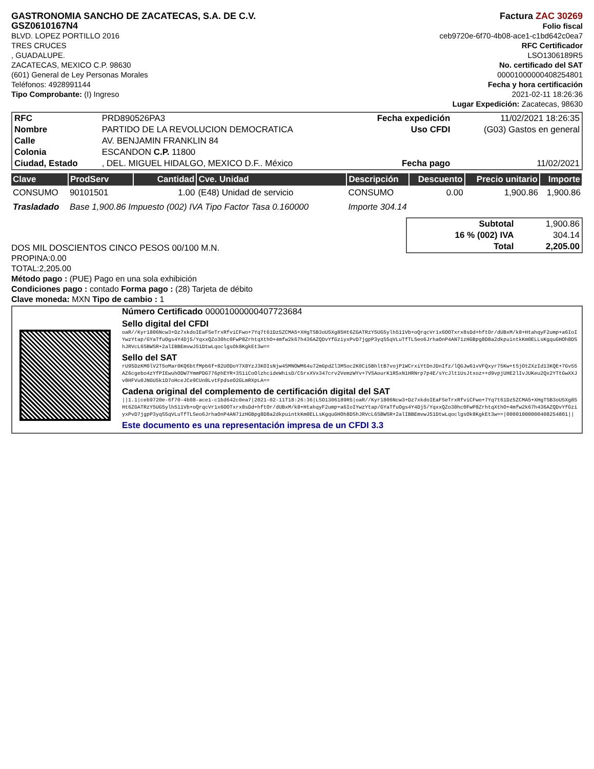GASTRONOMIA SANCHO DE ZACATECAS, S.A. DE C.V.
GSZ0610167N4
BLVD. LOPEZ PORTILLO 2016
TRES CRUCES
, GUADALUPE.
ZACATECAS, MEXICO C.P. 98630
(601) General de Ley Personas Morales
Teléfonos: 4928991144
Tipo Comprobante: (I) Ingreso
Factura ZAC 30269
Folio fiscal
ceb9720e-6f70-4b08-ace1-c1bd642c0ea7
RFC Certificador
LSO1306189R5
No. certificado del SAT
00001000000408254801
Fecha y hora certificación
2021-02-11 18:26:36
Lugar Expedición: Zacatecas, 98630
| RFC | PRD890526PA3 | Fecha expedición | 11/02/2021 18:26:35 |
| Nombre | PARTIDO DE LA REVOLUCION DEMOCRATICA | Uso CFDI | (G03) Gastos en general |
| Calle | AV. BENJAMIN FRANKLIN 84 | | |
| Colonia | ESCANDON C.P. 11800 | | |
| Ciudad, Estado | , DEL. MIGUEL HIDALGO, MEXICO D.F.. México | Fecha pago | 11/02/2021 |
| Clave | ProdServ | Cantidad | Cve. Unidad | Descripción | Descuento | Precio unitario | Importe |
| --- | --- | --- | --- | --- | --- | --- | --- |
| CONSUMO | 90101501 | 1.00 | (E48) Unidad de servicio | CONSUMO | 0.00 | 1,900.86 | 1,900.86 |
| Trasladado | Base 1,900.86 Impuesto (002) IVA Tipo Factor Tasa 0.160000 | | | Importe 304.14 | | | |
DOS MIL DOSCIENTOS CINCO PESOS 00/100 M.N.
| Subtotal | 1,900.86 |
| 16 % (002) IVA | 304.14 |
| Total | 2,205.00 |
PROPINA:0.00
TOTAL:2,205.00
Método pago : (PUE) Pago en una sola exhibición
Condiciones pago : contado Forma pago : (28) Tarjeta de débito
Clave moneda: MXN Tipo de cambio : 1
Número Certificado 00001000000407723684
Sello digital del CFDI
oaR//Kyr1806Ncw3+Dz7xkdoIEaFSeTrxRfviCFwo+7Yq7t61Dz5ZCMA5+XHgTSB3oU5Xg85Ht6ZGATRzY5UG5ylh511Vb+oQrqcVr1x6OOTxrx8sDd+hftOr/dUBxM/k8+HtahqyF2ump+a6IoIYwzYtap/GYaTfuOgs4Y4Dj5/YqxxQZo30hc0FwP8ZrhtqXthO+4mfw2k67h436AZQDvYfGziyxPvD7jgpP3yqS5qVLuTfTLSeo6JrhaOnP4AN71zHGBpg8D8a2dkpuintkKm0ELLsKgquGHOh8DShJRVcL6SBWSR+2alIBBEmvwJ51DtwLqoclgsOk8KgkEt3w==
Sello del SAT
rU95DzKM0lV2T5oMar0KQ6btfMpb6f+82UODoY7X8YzJ3KOIsNjw4SMNOWM64u72mGpdZl3MSoc2K0Ci5BhltB7vojP1WCrxiYtDnJDnIfz/lQGJw61vVFQxyr75Kw+tSjOtZXzId13KQE+7Gv55AZ6cgebo4zYfPIEwuhODW7YmmPDG776phEYR+3S1iCoOlzhcideWhisD/C5rxXVx347crv2VemzWYv+7VSAourK1R5xN1HRNrp7p4E/sYcJlt1UsJtxoz++d9vpjUHE2lIvJUKeu2Qx2YTtGwXXJv8HFVu0JNGU5k1D7oHceJCe9CUn8LvtFpdseO2GLmRXpLA==
Cadena original del complemento de certificación digital del SAT
||1.1|ceb9720e-6f70-4b08-ace1-c1bd642c0ea7|2021-02-11T18:26:36|LSO1306189R5|oaR//Kyr1806Ncw3+Dz7xkdoIEaFSeTrxRfviCFwo+7Yq7t61Dz5ZCMA5+XHgTSB3oU5Xg85Ht6ZGATRzY5UG5ylh511Vb+oQrqcVr1x6OOTxrx8sDd+hftOr/dUBxM/k8+HtahqyF2ump+a6IoIYwzYtap/GYaTfuOgs4Y4Dj5/YqxxQZo30hc0FwP8ZrhtqXthO+4mfw2k67h436AZQDvYfGziyxPvD7jgpP3yqS5qVLuTfTLSeo6JrhaOnP4AN71zHGBpg8D8a2dkpuintkKm0ELLsKgquGHOh8DShJRVcL6SBWSR+2alIBBEmvwJ51DtwLqoclgsOk8KgkEt3w==|00001000000408254801||
Este documento es una representación impresa de un CFDI 3.3